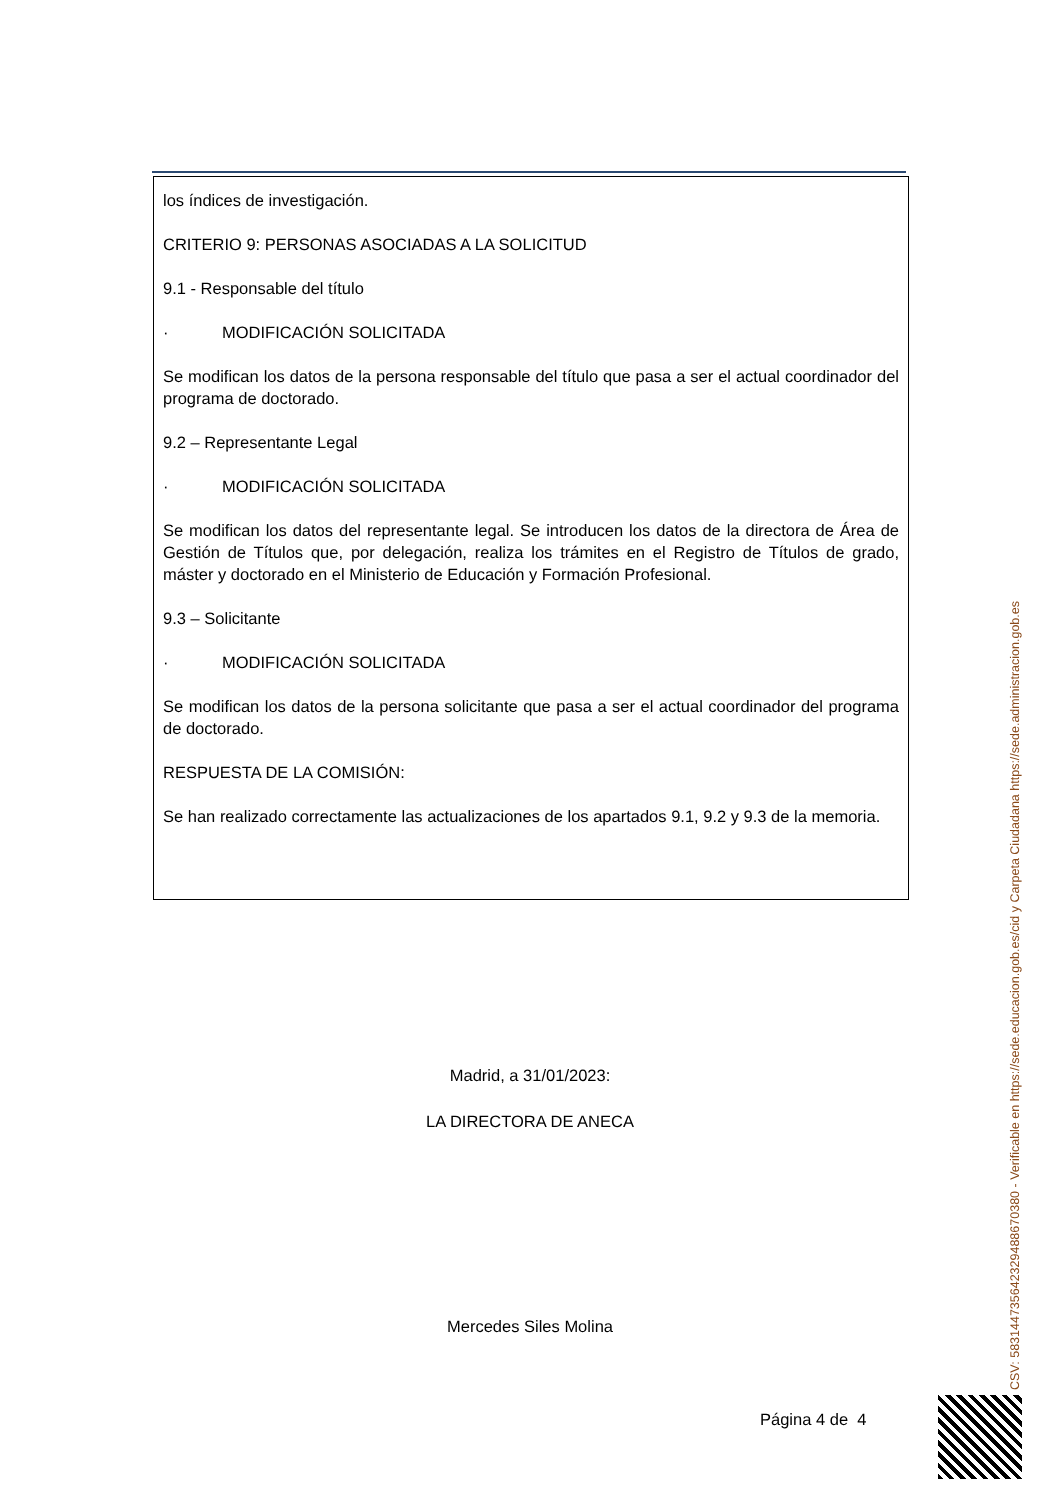los índices de investigación.
CRITERIO 9: PERSONAS ASOCIADAS A LA SOLICITUD
9.1 - Responsable del título
· MODIFICACIÓN SOLICITADA
Se modifican los datos de la persona responsable del título que pasa a ser el actual coordinador del programa de doctorado.
9.2 – Representante Legal
· MODIFICACIÓN SOLICITADA
Se modifican los datos del representante legal. Se introducen los datos de la directora de Área de Gestión de Títulos que, por delegación, realiza los trámites en el Registro de Títulos de grado, máster y doctorado en el Ministerio de Educación y Formación Profesional.
9.3 – Solicitante
· MODIFICACIÓN SOLICITADA
Se modifican los datos de la persona solicitante que pasa a ser el actual coordinador del programa de doctorado.
RESPUESTA DE LA COMISIÓN:
Se han realizado correctamente las actualizaciones de los apartados 9.1, 9.2 y 9.3 de la memoria.
Madrid, a 31/01/2023:
LA DIRECTORA DE ANECA
Mercedes Siles Molina
Página 4 de 4
CSV: 583144735642329488670380 - Verificable en https://sede.educacion.gob.es/cid y Carpeta Ciudadana https://sede.administracion.gob.es